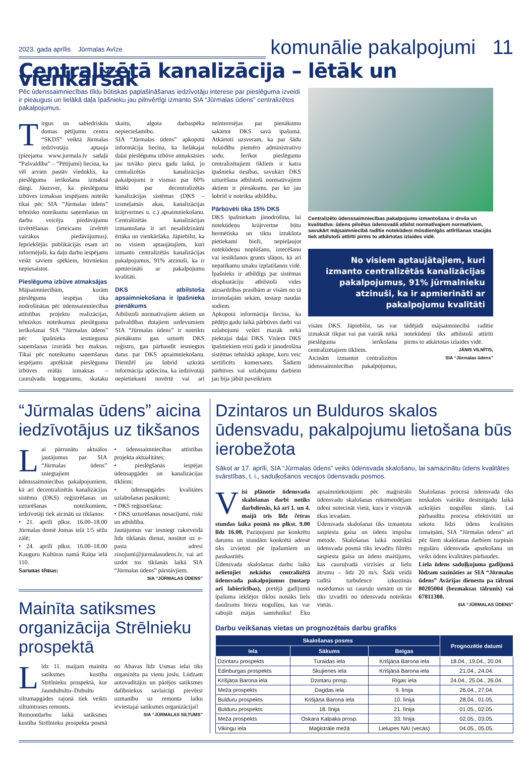2023. gada aprīlis Jūrmalas Avīze
komunālie pakalpojumi 11
Centralizētā kanalizācija – lētāk un vienkāršāk
Pēc ūdenssaimniecības tīklu būtiskas paplašināšanas iedzīvotāju interese par pieslēguma izveidi ir pieaugusi un lielākā daļa īpašnieku jau pilnvērtīgi izmanto SIA “Jūrmalas ūdens” centralizētos pakalpojumus.
Tirgus un sabiedriskās domas pētījumu centra “SKDS” veiktā Jūrmalas iedzīvotāju aptauja (pieejama www.jurmala.lv sadaļā “Pašvaldība” – “Pētījumi) liecina, ka vēl arvien pastāv viedoklis, ka pieslēguma ierīkošana izmaksā dārgi. Jāuzsver, ka pieslēguma izbūves izmaksas iespējams noteikt tikai pēc SIA “Jūrmalas ūdens” tehnisko noteikumu saņemšanas un darbu veicēju piedāvājumu izvērtēšanas (ieteicams izvērtēt vairākus piedāvājumus). Iepriekšējās publikācijās esam arī informējuši, ka daļu darbu iespējams veikt saviem spēkiem, būvniekus nepiesaistot.
Pieslēguma izbūve atmaksājas
Mājsaimniecībām, kurām pieslēguma iespējas tika nodrošinātas pēc ūdenssaimniecības attīstības projektu realizācijas, tehniskos noteikumus pieslēguma ierīkošanai SIA “Jūrmalas ūdens” pēc īpašnieka iesnieguma saņemšanas izstrādā bez maksas. Tikai pēc noteikumu saņemšanas iespējams aprēķināt pieslēguma izbūves reālās izmaksas – cauruļvadu kopgarumu, skataku skaitu, algota darbaspēka nepieciešamību.
SIA “Jūrmalas ūdens” apkopotā informācija liecina, ka lielākajai daļai pieslēguma izbūve atmaksāsies jau tuvāko piecu gadu laikā, jo centralizētās kanalizācijas pakalpojumi ir vismaz par 60% lētāki par decentralizētās kanalizācijas sistēmas (DKS – izsmeļamās akas, kanalizācijas krājtvertnes u. c.) apsaimniekošanu. Centralizētās kanalizācijas izmantošana ir arī nesalīdzināmi ērtāka un vienkāršāka. Jāpiebilst, ka no visiem aptaujātajiem, kuri izmanto centralizētās kanalizācijas pakalpojumus, 91% atzinuši, ka ir apmierināti ar pakalpojumu kvalitāti.
DKS atbilstoša apsaimniekošana ir īpašnieka pienākums
Atbilstoši normatīvajiem aktiem un pašvaldības dotajiem uzdevumiem SIA “Jūrmalas ūdens” ir noteikts pienākums gan uzturēt DKS reģistru, gan pārbaudīt iesniegtos datus par DKS apsaimniekošanu. Diemžēl jau šobrīd uzkrātā informācija apliecina, ka iedzīvotāji nepietiekami novērtē vai arī neinteresējas par pienākumu sakārtot DKS savā īpašumā. Atkārtoti uzsveram, ka par šādu nolaidību piemēro administratīvo sodu. Ierīkot pieslēgumu centralizētajiem tīkliem ir katra īpašnieka tiesības, savukārt DKS uzturēšana atbilstoši normatīvajiem aktiem ir pienākums, par ko jau šobrīd ir noteikta atbildība.
Pārbūvēti tika 15% DKS
DKS īpašniekam jānodrošina, lai notekūdeņu krājtvertne būtu hermētiska un tiktu iztukšota pietiekami bieži, nepieļaujot notekūdeņu noplūšanu, iztecēšanu vai iesūkšanos grunts slāņos, kā arī nepatīkamu smaku izplatīšanos vidē. Īpašnieks ir atbildīgs par sistēmas ekspluatāciju atbilstoši vides aizsardzības prasībām ar visām no tā izrietošajām sekām, tostarp naudas sodiem.
Apkopotā informācija liecina, ka pēdējo gadu laikā pārbūves darbi vai uzlabojumi veikti mazāk nekā piektajai daļai DKS. Visiem DKS īpašniekiem reizi gadā ir jānodrošina sistēmas tehniskā apkope, kuru veic sertificēts komersants. Šādiem pārbūves vai uzlabojumu darbiem jau bija jābūt paveiktiem
Centralizēto ūdenssaimniecības pakalpojumu izmantošana ir droša un kvalitatīva: ūdens pilsētas ūdensvadā atbilst normatīvajiem normatīviem, savukārt mājsaimniecībā radītie notekūdeņi mūsdienīgās attīrīšanas stacijās tiek atbilstoši attīrīti pirms to atkārtotas izlaides vidē.
No visiem aptaujātajiem, kuri izmanto centralizētās kanalizācijas pakalpojumus, 91% jūrmalnieku atzinuši, ka ir apmierināti ar pakalpojumu kvalitāti
visām DKS. Jāpiebilst, tas var izmaksāt tikpat vai pat vairāk nekā pieslēguma ierīkošana centralizētajiem tīkliem.
Aicinām izmantot centralizētos ūdenssaimniecības pakalpojumus, tādējādi mājsaimniecībā radītie notekūdeņi tiks atbilstoši attīrīti pirms to atkārtotas izlaides vidē.
JĀNIS VILNĪTIS,
SIA “Jūrmalas ūdens”
“Jūrmalas ūdens” aicina iedzīvotājus uz tikšanos
Lai pārrunātu aktuālos jautājumus par SIA “Jūrmalas ūdens” sniegtajiem ūdenssaimniecības pakalpojumiem, kā arī decentralizētās kanalizācijas sistēmu (DKS) reģistrēšanas un uzturēšanas noteikumiem, iedzīvotāji tiek aicināti uz tikšanos:
• 21. aprīlī plkst. 16.00–18.00 Jūrmalas domē Jomas ielā 1/5 sēžu zālē;
• 24. aprīlī plkst. 16.00–18.00 Kauguru Kultūras namā Raiņa ielā 110.
Sarunas tēmas:
• ūdenssaimniecības attīstības projekta aktualitātes;
• pieslēgšanās iespējas ūdensapgādes un kanalizācijas tīkliem;
• ūdensapgādes kvalitātes uzlabošanas pasākumi;
• DKS reģistrēšana;
• DKS uzturēšanas nosacījumi, riski un atbildība.
Jautājumus var iesniegt rakstveidā līdz tikšanās dienai, nosūtot uz e-pasta adresi zinojumi@jurmalasudens.lv, vai arī uzdot tos tikšanās laikā SIA “Jūrmalas ūdens” pārstāvjiem.
SIA “JŪRMALAS ŪDENS”
Mainīta satiksmes organizācija Strēlnieku prospektā
Līdz 11. maijam mainīta satiksmes kustība Strēlnieku prospektā, kur Jaundubultu–Dubultu siltumapgādes rajonā tiek veikts siltumtrases remonts.
Remontdarbu laikā satiksmes kustība Strēlnieku prospekta posmā no Abavas līdz Usmas ielai tiks organizēta pa vienu joslu. Lūdzam autovadītājus un pārējos satiksmes dalībniekus savlaicīgi pievērst uzmanību uz remonta laiku ieviestajai satiksmes organizācijai!
SIA “JŪRMALAS SILTUMS”
Dzintaros un Bulduros skalos ūdensvadu, pakalpojumu lietošana būs ierobežota
Sākot ar 17. aprīli, SIA “Jūrmalas ūdens” veiks ūdensvada skalošanu, lai samazinātu ūdens kvalitātes svārstības, t. i., saduļķošanos vecajos ūdensvadu posmos.
Visi plānotie ūdensvada skalošanas darbi notiks darbdienās, kā arī 1. un 4. maijā trīs līdz četras stundas laika posmā no plkst. 9.00 līdz 16.00. Paziņojumi par konkrētu datumu un stundām konkrētā adresē tiks izvietoti pie īpašumiem un pastkastītēs.
Ūdensvada skalošanas darbu laikā nelietojiet nekādus centralizētā ūdensvada pakalpojumus (tostarp arī labierīcības), pretējā gadījumā īpašuma iekšējos tīklos nonāks liels daudzums biezu nogulšņu, kas var sabojāt mājas santehniku! Ēku apsaimniekotājiem pēc maģistrālo ūdensvadu skalošanas rekomendējam ūdeni notecināt vietā, kura ir vistuvāk ēkas ievadam.
Ūdensvada skalošanai tiks izmantota saspiesta gaisa un ūdens impulsu metode. Skalošanas laikā noteiktā ūdensvada posmā tiks ievadīts filtrēts saspiesta gaisa un ūdens maisījums, kas cauruļvadā virzīsies ar lielu ātrumu – līdz 20 m/s. Šādā veidā radītā turbulence izkustinās nosēdumus uz cauruļu sienām un tie tiks izvadīti no ūdensvada noteiktās vietās.
Skalošanas procesā ūdensvadā tiks noskalots vairāku desmitgadu laikā uzkrājies nogulšņu slānis. Lai pārbaudītu procesa efektivitāti un sekotu līdzi ūdens kvalitātes izmaiņām, SIA “Jūrmalas ūdens” arī pēc šiem skalošanas darbiem turpinās regulāru ūdensvada apsekošanu un veiks ūdens kvalitātes pārbaudes.
Liela ūdens saduļķojuma gadījumā lūdzam sazināties ar SIA “Jūrmalas ūdens” Avārijas dienestu pa tālruni 80205004 (bezmaksas tālrunis) vai 67811380.
SIA “JŪRMALAS ŪDENS”
Darbu veikšanas vietas un prognozētais darbu grafiks
| Skalošanas posms | | | Prognozētie datumi |
| --- | --- | --- | --- |
| Iela | Sākums | Beigas | |
| Dzintaru prospekts | Turaidas iela | Krišjāņa Barona iela | 18.04., 19.04., 20.04. |
| Edinburgas prospekts | Skujienes iela | Krišjāņa Barona iela | 21.04., 24.04. |
| Krišjāņa Barona iela | Dzintaru prosp. | Rīgas iela | 24.04., 25.04., 26.04. |
| Meža prospekts | Dagdas iela | 9. līnija | 26.04., 27.04. |
| Bulduru prospekts | Krišjāņa Barona iela | 10. līnija | 28.04., 01.05. |
| Bulduru prospekts | 18. līnija | 21. līnija | 01.05., 02.05. |
| Meža prospekts | Oskara Kalpaka prosp. | 33. līnija | 02.05., 03.05. |
| Vikingu iela | Maģistrāle mežā | Lielupes NAI (vecās) | 04.05., 05.05. |